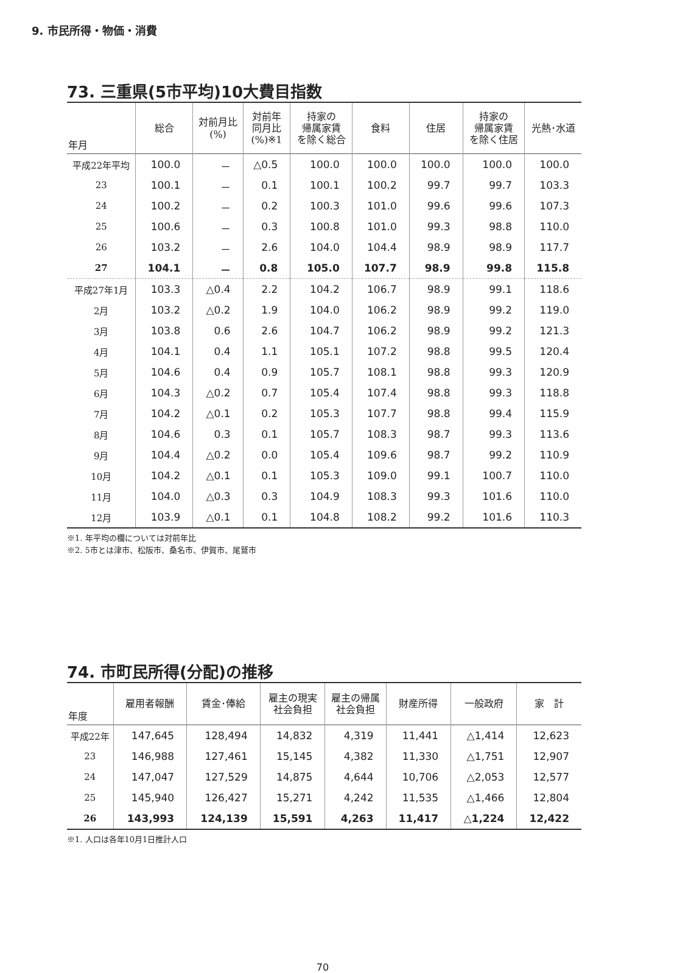9. 市民所得・物価・消費
73. 三重県(5市平均)10大費目指数
| 年月 | 総合 | 対前月比 (%) | 対前年 同月比 (%)※1 | 持家の 帰属家賃 を除く総合 | 食料 | 住居 | 持家の 帰属家賃 を除く住居 | 光熱･水道 |
| --- | --- | --- | --- | --- | --- | --- | --- | --- |
| 平成22年平均 | 100.0 | － | △0.5 | 100.0 | 100.0 | 100.0 | 100.0 | 100.0 |
| 23 | 100.1 | － | 0.1 | 100.1 | 100.2 | 99.7 | 99.7 | 103.3 |
| 24 | 100.2 | － | 0.2 | 100.3 | 101.0 | 99.6 | 99.6 | 107.3 |
| 25 | 100.6 | － | 0.3 | 100.8 | 101.0 | 99.3 | 98.8 | 110.0 |
| 26 | 103.2 | － | 2.6 | 104.0 | 104.4 | 98.9 | 98.9 | 117.7 |
| 27 | 104.1 | － | 0.8 | 105.0 | 107.7 | 98.9 | 99.8 | 115.8 |
| 平成27年1月 | 103.3 | △0.4 | 2.2 | 104.2 | 106.7 | 98.9 | 99.1 | 118.6 |
| 2月 | 103.2 | △0.2 | 1.9 | 104.0 | 106.2 | 98.9 | 99.2 | 119.0 |
| 3月 | 103.8 | 0.6 | 2.6 | 104.7 | 106.2 | 98.9 | 99.2 | 121.3 |
| 4月 | 104.1 | 0.4 | 1.1 | 105.1 | 107.2 | 98.8 | 99.5 | 120.4 |
| 5月 | 104.6 | 0.4 | 0.9 | 105.7 | 108.1 | 98.8 | 99.3 | 120.9 |
| 6月 | 104.3 | △0.2 | 0.7 | 105.4 | 107.4 | 98.8 | 99.3 | 118.8 |
| 7月 | 104.2 | △0.1 | 0.2 | 105.3 | 107.7 | 98.8 | 99.4 | 115.9 |
| 8月 | 104.6 | 0.3 | 0.1 | 105.7 | 108.3 | 98.7 | 99.3 | 113.6 |
| 9月 | 104.4 | △0.2 | 0.0 | 105.4 | 109.6 | 98.7 | 99.2 | 110.9 |
| 10月 | 104.2 | △0.1 | 0.1 | 105.3 | 109.0 | 99.1 | 100.7 | 110.0 |
| 11月 | 104.0 | △0.3 | 0.3 | 104.9 | 108.3 | 99.3 | 101.6 | 110.0 |
| 12月 | 103.9 | △0.1 | 0.1 | 104.8 | 108.2 | 99.2 | 101.6 | 110.3 |
※1. 年平均の欄については対前年比
※2. 5市とは津市、松阪市、桑名市、伊賀市、尾鷲市
74. 市町民所得(分配)の推移
| 年度 | 雇用者報酬 | 賃金･俸給 | 雇主の現実 社会負担 | 雇主の帰属 社会負担 | 財産所得 | 一般政府 | 家 計 |
| --- | --- | --- | --- | --- | --- | --- | --- |
| 平成22年 | 147,645 | 128,494 | 14,832 | 4,319 | 11,441 | △1,414 | 12,623 |
| 23 | 146,988 | 127,461 | 15,145 | 4,382 | 11,330 | △1,751 | 12,907 |
| 24 | 147,047 | 127,529 | 14,875 | 4,644 | 10,706 | △2,053 | 12,577 |
| 25 | 145,940 | 126,427 | 15,271 | 4,242 | 11,535 | △1,466 | 12,804 |
| 26 | 143,993 | 124,139 | 15,591 | 4,263 | 11,417 | △1,224 | 12,422 |
※1. 人口は各年10月1日推計人口
70